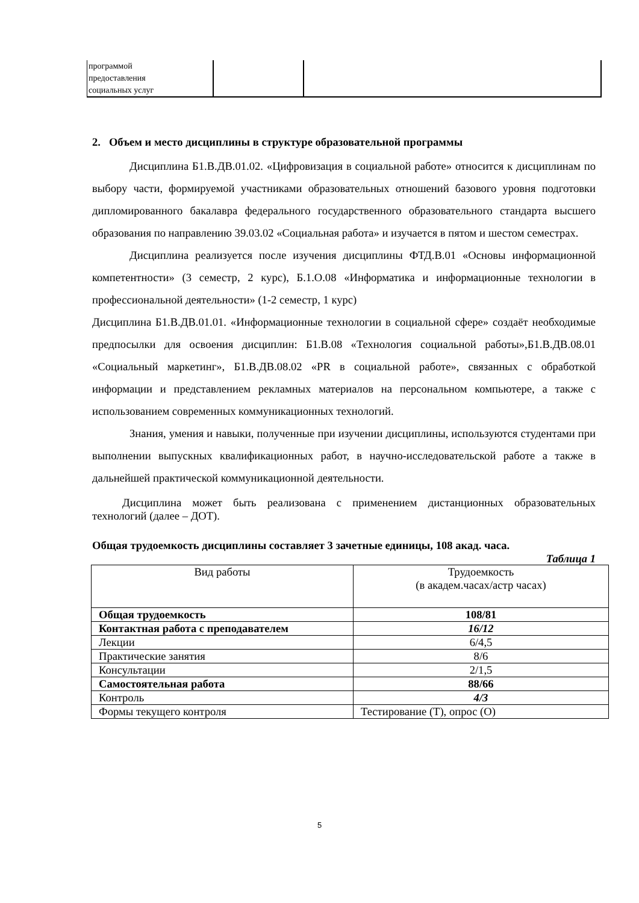| программой предоставления социальных услуг | | |
2. Объем и место дисциплины в структуре образовательной программы
Дисциплина Б1.В.ДВ.01.02. «Цифровизация в социальной работе» относится к дисциплинам по выбору части, формируемой участниками образовательных отношений базового уровня подготовки дипломированного бакалавра федерального государственного образовательного стандарта высшего образования по направлению 39.03.02 «Социальная работа» и изучается в пятом и шестом семестрах.
Дисциплина реализуется после изучения дисциплины ФТД.В.01 «Основы информационной компетентности» (3 семестр, 2 курс), Б.1.О.08 «Информатика и информационные технологии в профессиональной деятельности» (1-2 семестр, 1 курс)
Дисциплина Б1.В.ДВ.01.01. «Информационные технологии в социальной сфере» создаёт необходимые предпосылки для освоения дисциплин: Б1.В.08 «Технология социальной работы»,Б1.В.ДВ.08.01 «Социальный маркетинг», Б1.В.ДВ.08.02 «PR в социальной работе», связанных с обработкой информации и представлением рекламных материалов на персональном компьютере, а также с использованием современных коммуникационных технологий.
Знания, умения и навыки, полученные при изучении дисциплины, используются студентами при выполнении выпускных квалификационных работ, в научно-исследовательской работе а также в дальнейшей практической коммуникационной деятельности.
Дисциплина может быть реализована с применением дистанционных образовательных технологий (далее – ДОТ).
Общая трудоемкость дисциплины составляет 3 зачетные единицы, 108 акад. часа.
Таблица 1
| Вид работы | Трудоемкость (в академ.часах/астр часах) |
| --- | --- |
| Общая трудоемкость | 108/81 |
| Контактная работа с преподавателем | 16/12 |
| Лекции | 6/4,5 |
| Практические занятия | 8/6 |
| Консультации | 2/1,5 |
| Самостоятельная работа | 88/66 |
| Контроль | 4/3 |
| Формы текущего контроля | Тестирование (Т), опрос (О) |
5